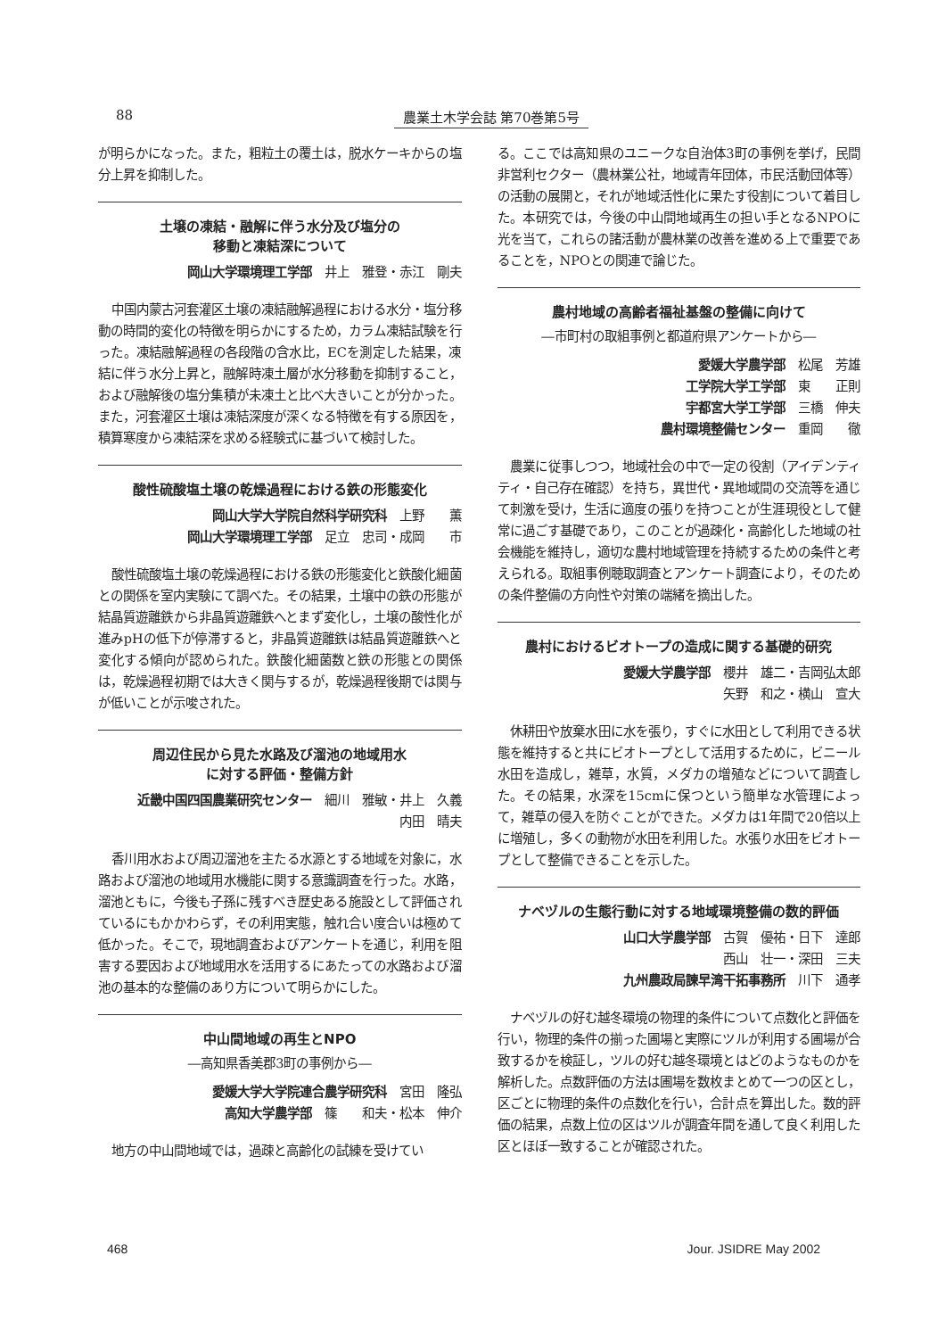88 農業土木学会誌 第70巻第5号
が明らかになった。また，粗粒土の覆土は，脱水ケーキからの塩分上昇を抑制した。
土壌の凍結・融解に伴う水分及び塩分の
移動と凍結深について
岡山大学環境理工学部　井上　雅登・赤江　剛夫
中国内蒙古河套灌区土壌の凍結融解過程における水分・塩分移動の時間的変化の特徴を明らかにするため，カラム凍結試験を行った。凍結融解過程の各段階の含水比，ECを測定した結果，凍結に伴う水分上昇と，融解時凍土層が水分移動を抑制すること，および融解後の塩分集積が未凍土と比べ大きいことが分かった。また，河套灌区土壌は凍結深度が深くなる特徴を有する原因を，積算寒度から凍結深を求める経験式に基づいて検討した。
酸性硫酸塩土壌の乾燥過程における鉄の形態変化
岡山大学大学院自然科学研究科　上野　　薫
岡山大学環境理工学部　足立　忠司・成岡　　市
酸性硫酸塩土壌の乾燥過程における鉄の形態変化と鉄酸化細菌との関係を室内実験にて調べた。その結果，土壌中の鉄の形態が結晶質遊離鉄から非晶質遊離鉄へとまず変化し，土壌の酸性化が進みpHの低下が停滞すると，非晶質遊離鉄は結晶質遊離鉄へと変化する傾向が認められた。鉄酸化細菌数と鉄の形態との関係は，乾燥過程初期では大きく関与するが，乾燥過程後期では関与が低いことが示唆された。
周辺住民から見た水路及び溜池の地域用水
に対する評価・整備方針
近畿中国四国農業研究センター　細川　雅敏・井上　久義
内田　晴夫
香川用水および周辺溜池を主たる水源とする地域を対象に，水路および溜池の地域用水機能に関する意識調査を行った。水路，溜池ともに，今後も子孫に残すべき歴史ある施設として評価されているにもかかわらず，その利用実態，触れ合い度合いは極めて低かった。そこで，現地調査およびアンケートを通じ，利用を阻害する要因および地域用水を活用するにあたっての水路および溜池の基本的な整備のあり方について明らかにした。
中山間地域の再生とNPO
―高知県香美郡3町の事例から―
愛媛大学大学院連合農学研究科　宮田　隆弘
高知大学農学部　篠　　和夫・松本　伸介
地方の中山間地域では，過疎と高齢化の試練を受けてい
る。ここでは高知県のユニークな自治体3町の事例を挙げ，民間非営利セクター（農林業公社，地域青年団体，市民活動団体等）の活動の展開と，それが地域活性化に果たす役割について着目した。本研究では，今後の中山間地域再生の担い手となるNPOに光を当て，これらの諸活動が農林業の改善を進める上で重要であることを，NPOとの関連で論じた。
農村地域の高齢者福祉基盤の整備に向けて
―市町村の取組事例と都道府県アンケートから―
愛媛大学農学部　松尾　芳雄
工学院大学工学部　東　　正則
宇都宮大学工学部　三橋　伸夫
農村環境整備センター　重岡　　徹
農業に従事しつつ，地域社会の中で一定の役割（アイデンティティ・自己存在確認）を持ち，異世代・異地域間の交流等を通じて刺激を受け，生活に適度の張りを持つことが生涯現役として健常に過ごす基礎であり，このことが過疎化・高齢化した地域の社会機能を維持し，適切な農村地域管理を持続するための条件と考えられる。取組事例聴取調査とアンケート調査により，そのための条件整備の方向性や対策の端緒を摘出した。
農村におけるビオトープの造成に関する基礎的研究
愛媛大学農学部　櫻井　雄二・吉岡弘太郎
矢野　和之・横山　宣大
休耕田や放棄水田に水を張り，すぐに水田として利用できる状態を維持すると共にビオトープとして活用するために，ビニール水田を造成し，雑草，水質，メダカの増殖などについて調査した。その結果，水深を15cmに保つという簡単な水管理によって，雑草の侵入を防ぐことができた。メダカは1年間で20倍以上に増殖し，多くの動物が水田を利用した。水張り水田をビオトープとして整備できることを示した。
ナベヅルの生態行動に対する地域環境整備の数的評価
山口大学農学部　古賀　優祐・日下　達郎
西山　壮一・深田　三夫
九州農政局諫早湾干拓事務所　川下　通孝
ナベヅルの好む越冬環境の物理的条件について点数化と評価を行い，物理的条件の揃った圃場と実際にツルが利用する圃場が合致するかを検証し，ツルの好む越冬環境とはどのようなものかを解析した。点数評価の方法は圃場を数枚まとめて一つの区とし，区ごとに物理的条件の点数化を行い，合計点を算出した。数的評価の結果，点数上位の区はツルが調査年間を通して良く利用した区とほぼ一致することが確認された。
468 Jour. JSIDRE May 2002